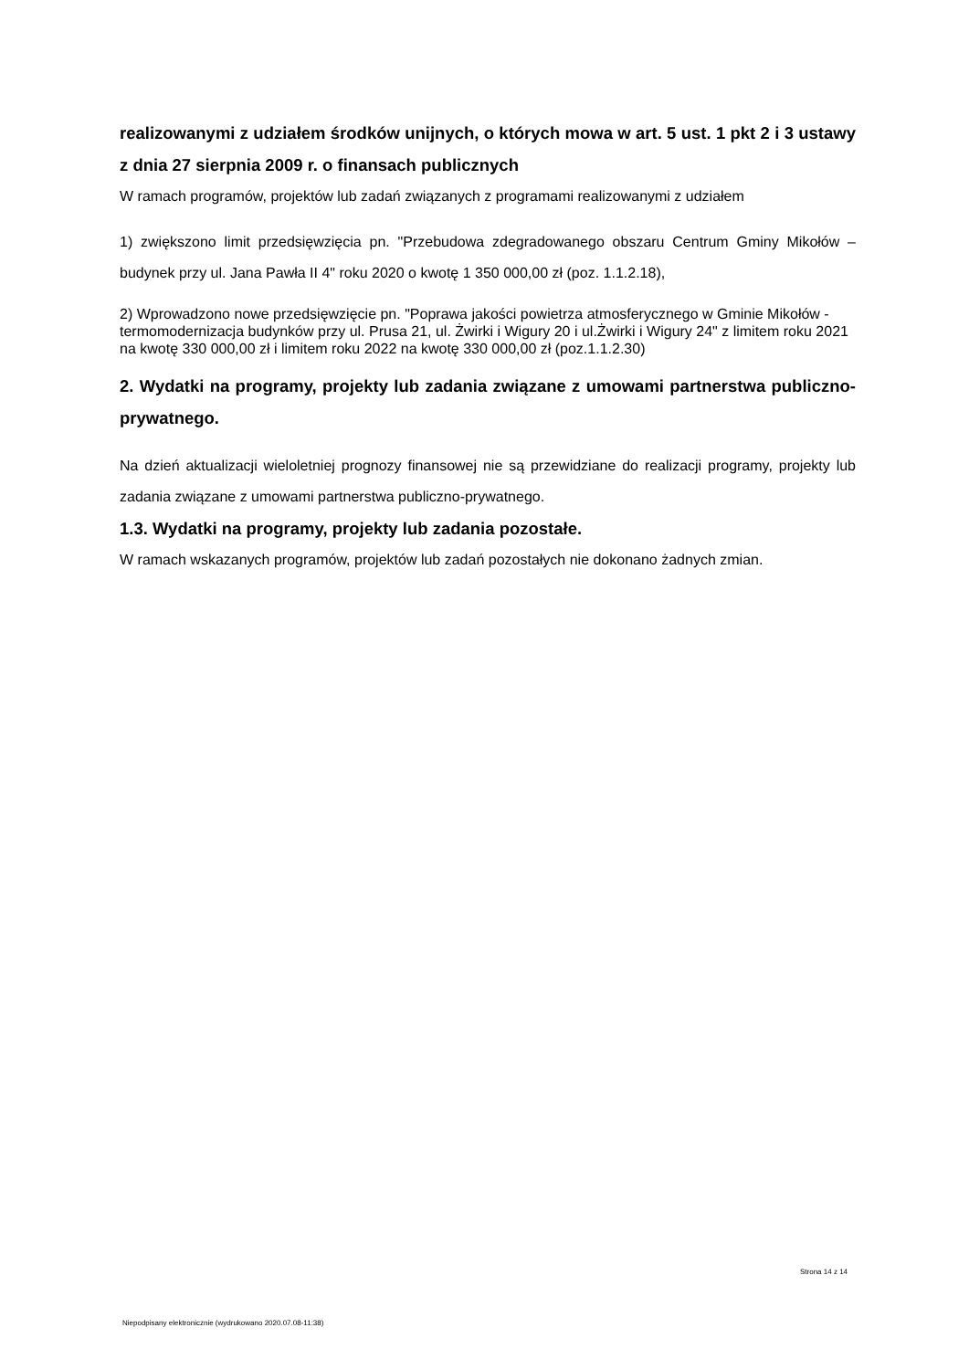realizowanymi z udziałem środków unijnych, o których mowa w art. 5 ust. 1 pkt 2 i 3 ustawy z dnia 27 sierpnia 2009 r. o finansach publicznych
W ramach programów, projektów lub zadań związanych z programami realizowanymi z udziałem
1) zwiększono limit przedsięwzięcia pn. "Przebudowa zdegradowanego obszaru Centrum Gminy Mikołów – budynek przy ul. Jana Pawła II 4" roku 2020 o kwotę 1 350 000,00 zł (poz. 1.1.2.18),
2) Wprowadzono nowe przedsięwzięcie pn. "Poprawa jakości powietrza atmosferycznego w Gminie Mikołów - termomodernizacja budynków przy ul. Prusa 21, ul. Żwirki i Wigury 20 i ul.Żwirki i Wigury 24" z limitem roku 2021 na kwotę 330 000,00 zł i limitem roku 2022 na kwotę 330 000,00 zł (poz.1.1.2.30)
2. Wydatki na programy, projekty lub zadania związane z umowami partnerstwa publiczno-prywatnego.
Na dzień aktualizacji wieloletniej prognozy finansowej nie są przewidziane do realizacji programy, projekty lub zadania związane z umowami partnerstwa publiczno-prywatnego.
1.3. Wydatki na programy, projekty lub zadania pozostałe.
W ramach wskazanych programów, projektów lub zadań pozostałych nie dokonano żadnych zmian.
Strona 14 z 14
Niepodpisany elektronicznie (wydrukowano 2020.07.08-11:38)